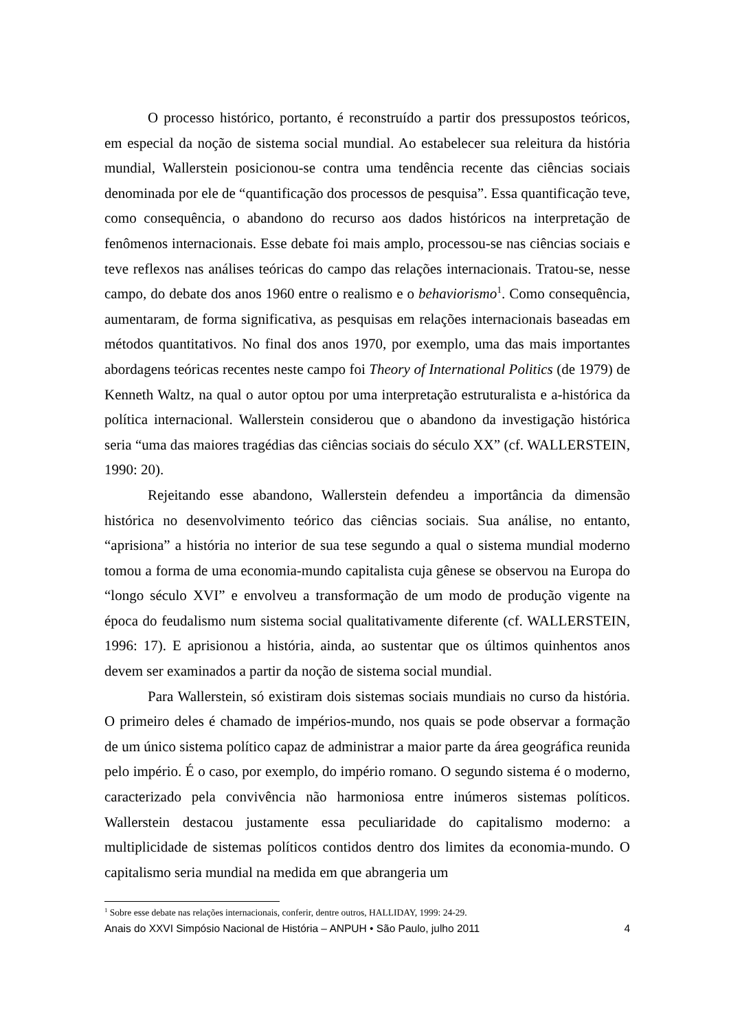O processo histórico, portanto, é reconstruído a partir dos pressupostos teóricos, em especial da noção de sistema social mundial. Ao estabelecer sua releitura da história mundial, Wallerstein posicionou-se contra uma tendência recente das ciências sociais denominada por ele de “quantificação dos processos de pesquisa”. Essa quantificação teve, como consequência, o abandono do recurso aos dados históricos na interpretação de fenômenos internacionais. Esse debate foi mais amplo, processou-se nas ciências sociais e teve reflexos nas análises teóricas do campo das relações internacionais. Tratou-se, nesse campo, do debate dos anos 1960 entre o realismo e o behaviorismo<sup>1</sup>. Como consequência, aumentaram, de forma significativa, as pesquisas em relações internacionais baseadas em métodos quantitativos. No final dos anos 1970, por exemplo, uma das mais importantes abordagens teóricas recentes neste campo foi Theory of International Politics (de 1979) de Kenneth Waltz, na qual o autor optou por uma interpretação estruturalista e a-histórica da política internacional. Wallerstein considerou que o abandono da investigação histórica seria “uma das maiores tragédias das ciências sociais do século XX” (cf. WALLERSTEIN, 1990: 20).
Rejeitando esse abandono, Wallerstein defendeu a importância da dimensão histórica no desenvolvimento teórico das ciências sociais. Sua análise, no entanto, “aprisiona” a história no interior de sua tese segundo a qual o sistema mundial moderno tomou a forma de uma economia-mundo capitalista cuja gênese se observou na Europa do “longo século XVI” e envolveu a transformação de um modo de produção vigente na época do feudalismo num sistema social qualitativamente diferente (cf. WALLERSTEIN, 1996: 17). E aprisionou a história, ainda, ao sustentar que os últimos quinhentos anos devem ser examinados a partir da noção de sistema social mundial.
Para Wallerstein, só existiram dois sistemas sociais mundiais no curso da história. O primeiro deles é chamado de impérios-mundo, nos quais se pode observar a formação de um único sistema político capaz de administrar a maior parte da área geográfica reunida pelo império. É o caso, por exemplo, do império romano. O segundo sistema é o moderno, caracterizado pela convivência não harmoniosa entre inúmeros sistemas políticos. Wallerstein destacou justamente essa peculiaridade do capitalismo moderno: a multiplicidade de sistemas políticos contidos dentro dos limites da economia-mundo. O capitalismo seria mundial na medida em que abrangeria um
<sup>1</sup> Sobre esse debate nas relações internacionais, conferir, dentre outros, HALLIDAY, 1999: 24-29.
Anais do XXVI Simpósio Nacional de História – ANPUH • São Paulo, julho 2011 4